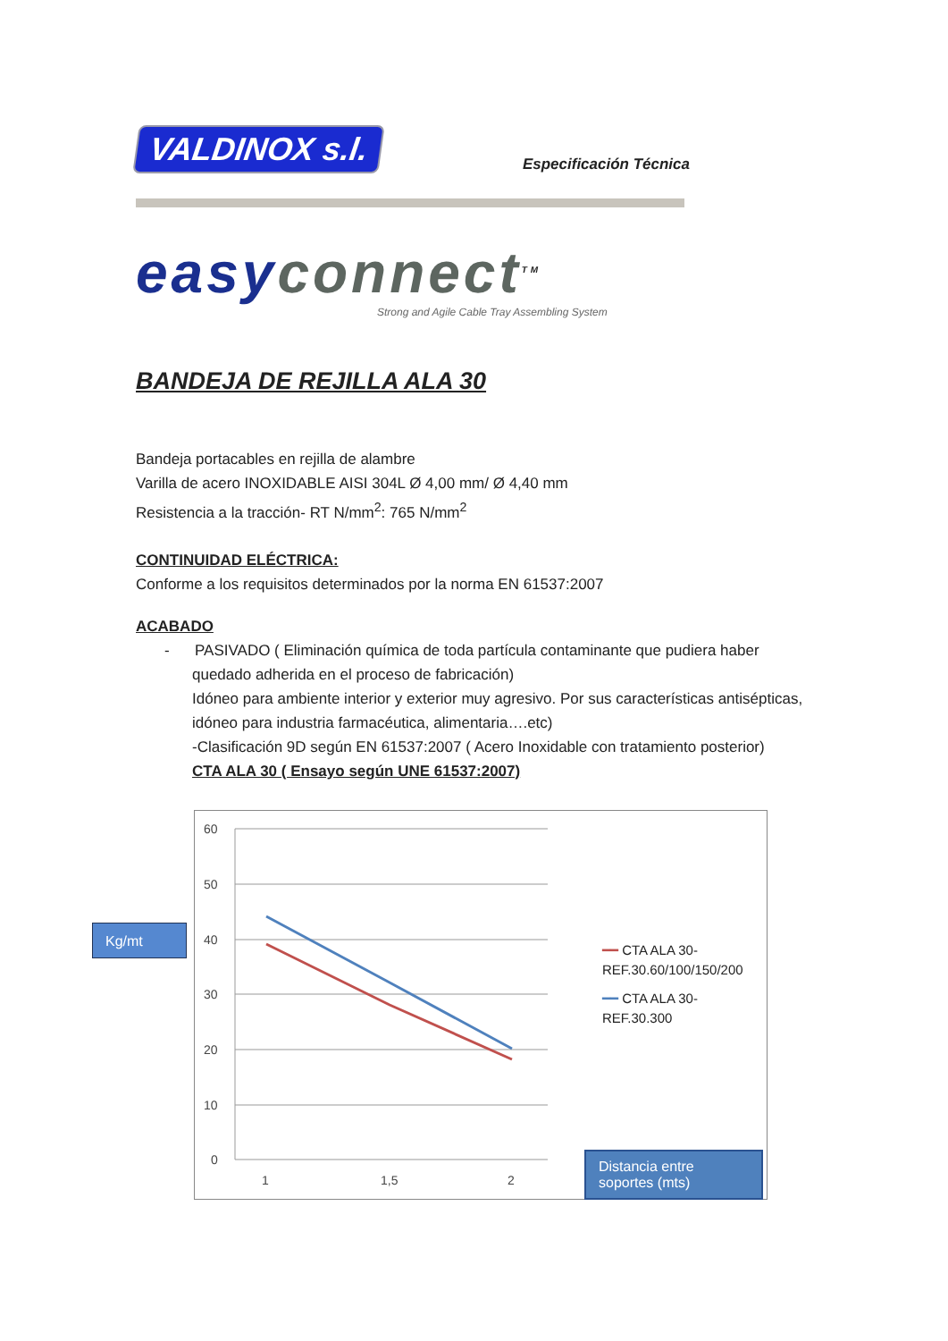VALDINOX s.l.
Especificación Técnica
easy connect<sup>TM</sup>
Strong and Agile Cable Tray Assembling System
BANDEJA DE REJILLA ALA 30
Bandeja portacables en rejilla de alambre
Varilla de acero INOXIDABLE AISI 304L Ø 4,00 mm/ Ø 4,40 mm
Resistencia a la tracción- RT N/mm<sup>2</sup>: 765 N/mm<sup>2</sup>
CONTINUIDAD ELÉCTRICA:
Conforme a los requisitos determinados por la norma EN 61537:2007
ACABADO
- PASIVADO ( Eliminación química de toda partícula contaminante que pudiera haber
quedado adherida en el proceso de fabricación)
Idóneo para ambiente interior y exterior muy agresivo. Por sus características antisépticas, idóneo para industria farmacéutica, alimentaria….etc)
-Clasificación 9D según EN 61537:2007 ( Acero Inoxidable con tratamiento posterior)
CTA ALA 30 ( Ensayo según UNE 61537:2007)
Kg/mt
60
50
40
30
20
10
0
1
1,5
2
━━ CTA ALA 30-REF.30.60/100/150/200
━━ CTA ALA 30-REF.30.300
Distancia entre soportes (mts)